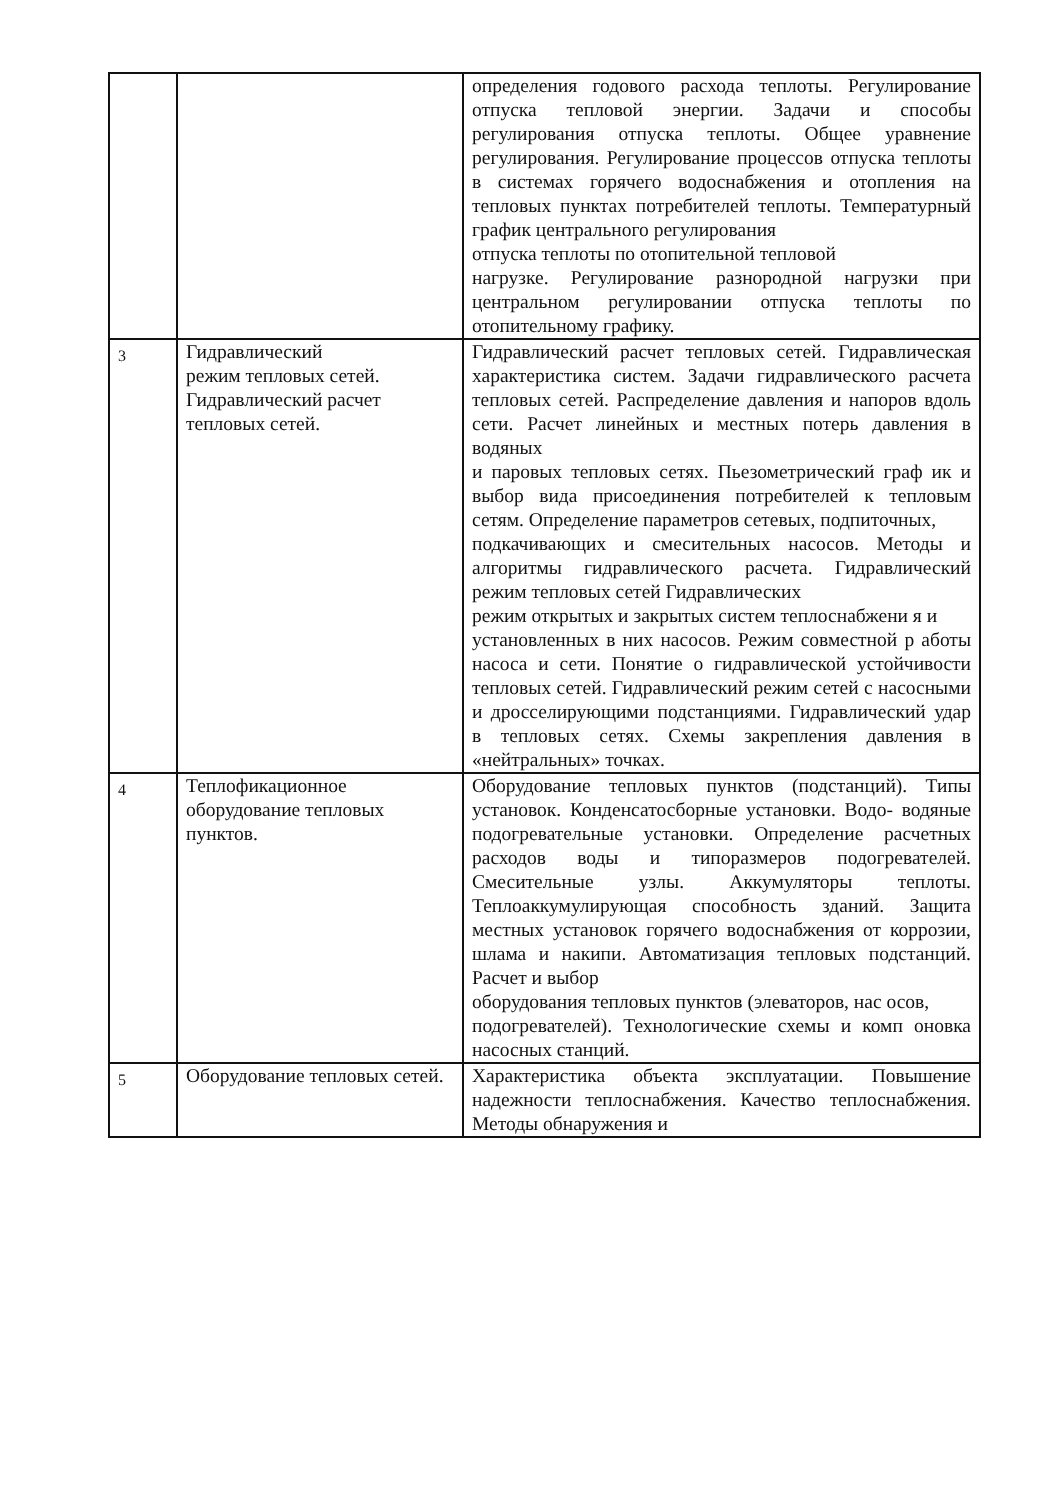| | | определения годового расхода теплоты. Регулирование отпуска тепловой энергии. Задачи и способы регулирования отпуска теплоты. Общее уравнение регулирования. Регулирование процессов отпуска теплоты в системах горячего водоснабжения и отопления на тепловых пунктах потребителей теплоты. Температурный график центрального регулирования отпуска теплоты по отопительной тепловой нагрузке. Регулирование разнородной нагрузки при центральном регулировании отпуска теплоты по отопительному графику. |
| 3 | Гидравлический режим тепловых сетей. Гидравлический расчет тепловых сетей. | Гидравлический расчет тепловых сетей. Гидравлическая характеристика систем. Задачи гидравлического расчета тепловых сетей. Распределение давления и напоров вдоль сети. Расчет линейных и местных потерь давления в водяных и паровых тепловых сетях. Пьезометрический граф ик и выбор вида присоединения потребителей к тепловым сетям. Определение параметров сетевых, подпиточных, подкачивающих и смесительных насосов. Методы и алгоритмы гидравлического расчета. Гидравлический режим тепловых сетей Гидравлических режим открытых и закрытых систем теплоснабжени я и установленных в них насосов. Режим совместной р аботы насоса и сети. Понятие о гидравлической устойчивости тепловых сетей. Гидравлический режим сетей с насосными и дросселирующими подстанциями. Гидравлический удар в тепловых сетях. Схемы закрепления давления в «нейтральных» точках. |
| 4 | Теплофикационное оборудование тепловых пунктов. | Оборудование тепловых пунктов (подстанций). Типы установок. Конденсатосборные установки. Водо- водяные подогревательные установки. Определение расчетных расходов воды и типоразмеров подогревателей. Смесительные узлы. Аккумуляторы теплоты. Теплоаккумулирующая способность зданий. Защита местных установок горячего водоснабжения от коррозии, шлама и накипи. Автоматизация тепловых подстанций. Расчет и выбор оборудования тепловых пунктов (элеваторов, нас осов, подогревателей). Технологические схемы и комп оновка насосных станций. |
| 5 | Оборудование тепловых сетей. | Характеристика объекта эксплуатации. Повышение надежности теплоснабжения. Качество теплоснабжения. Методы обнаружения и |